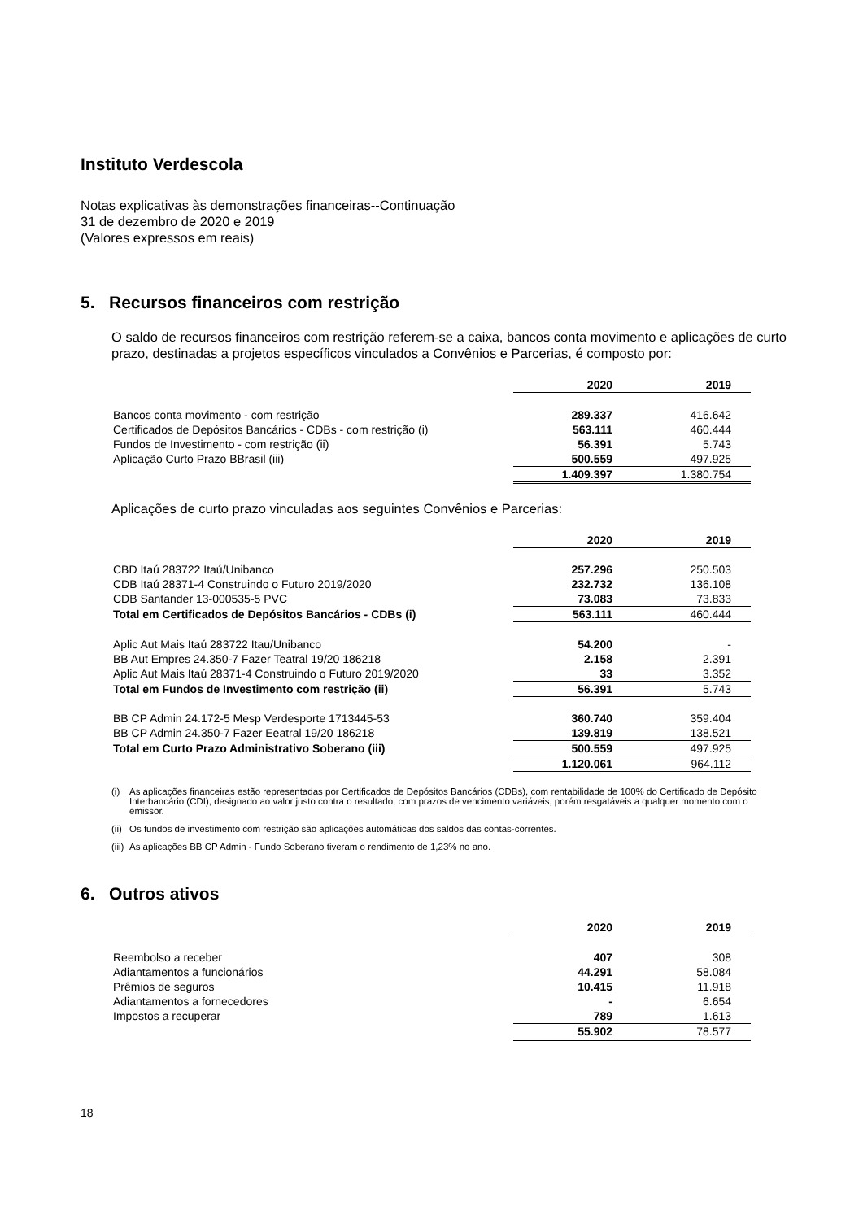Instituto Verdescola
Notas explicativas às demonstrações financeiras--Continuação
31 de dezembro de 2020 e 2019
(Valores expressos em reais)
5. Recursos financeiros com restrição
O saldo de recursos financeiros com restrição referem-se a caixa, bancos conta movimento e aplicações de curto prazo, destinadas a projetos específicos vinculados a Convênios e Parcerias, é composto por:
| | 2020 | 2019 |
| Bancos conta movimento - com restrição | 289.337 | 416.642 |
| Certificados de Depósitos Bancários - CDBs - com restrição (i) | 563.111 | 460.444 |
| Fundos de Investimento - com restrição (ii) | 56.391 | 5.743 |
| Aplicação Curto Prazo BBrasil (iii) | 500.559 | 497.925 |
| | 1.409.397 | 1.380.754 |
Aplicações de curto prazo vinculadas aos seguintes Convênios e Parcerias:
| | 2020 | 2019 |
| CBD Itaú 283722 Itaú/Unibanco | 257.296 | 250.503 |
| CDB Itaú 28371-4 Construindo o Futuro 2019/2020 | 232.732 | 136.108 |
| CDB Santander 13-000535-5 PVC | 73.083 | 73.833 |
| Total em Certificados de Depósitos Bancários - CDBs (i) | 563.111 | 460.444 |
| Aplic Aut Mais Itaú 283722 Itau/Unibanco | 54.200 | - |
| BB Aut Empres 24.350-7 Fazer Teatral 19/20 186218 | 2.158 | 2.391 |
| Aplic Aut Mais Itaú 28371-4 Construindo o Futuro 2019/2020 | 33 | 3.352 |
| Total em Fundos de Investimento com restrição (ii) | 56.391 | 5.743 |
| BB CP Admin 24.172-5 Mesp Verdesporte 1713445-53 | 360.740 | 359.404 |
| BB CP Admin 24.350-7 Fazer Eeatral 19/20 186218 | 139.819 | 138.521 |
| Total em Curto Prazo Administrativo Soberano (iii) | 500.559 | 497.925 |
| | 1.120.061 | 964.112 |
(i) As aplicações financeiras estão representadas por Certificados de Depósitos Bancários (CDBs), com rentabilidade de 100% do Certificado de Depósito Interbancário (CDI), designado ao valor justo contra o resultado, com prazos de vencimento variáveis, porém resgatáveis a qualquer momento com o emissor.
(ii) Os fundos de investimento com restrição são aplicações automáticas dos saldos das contas-correntes.
(iii) As aplicações BB CP Admin - Fundo Soberano tiveram o rendimento de 1,23% no ano.
6. Outros ativos
| | 2020 | 2019 |
| Reembolso a receber | 407 | 308 |
| Adiantamentos a funcionários | 44.291 | 58.084 |
| Prêmios de seguros | 10.415 | 11.918 |
| Adiantamentos a fornecedores | - | 6.654 |
| Impostos a recuperar | 789 | 1.613 |
| | 55.902 | 78.577 |
18